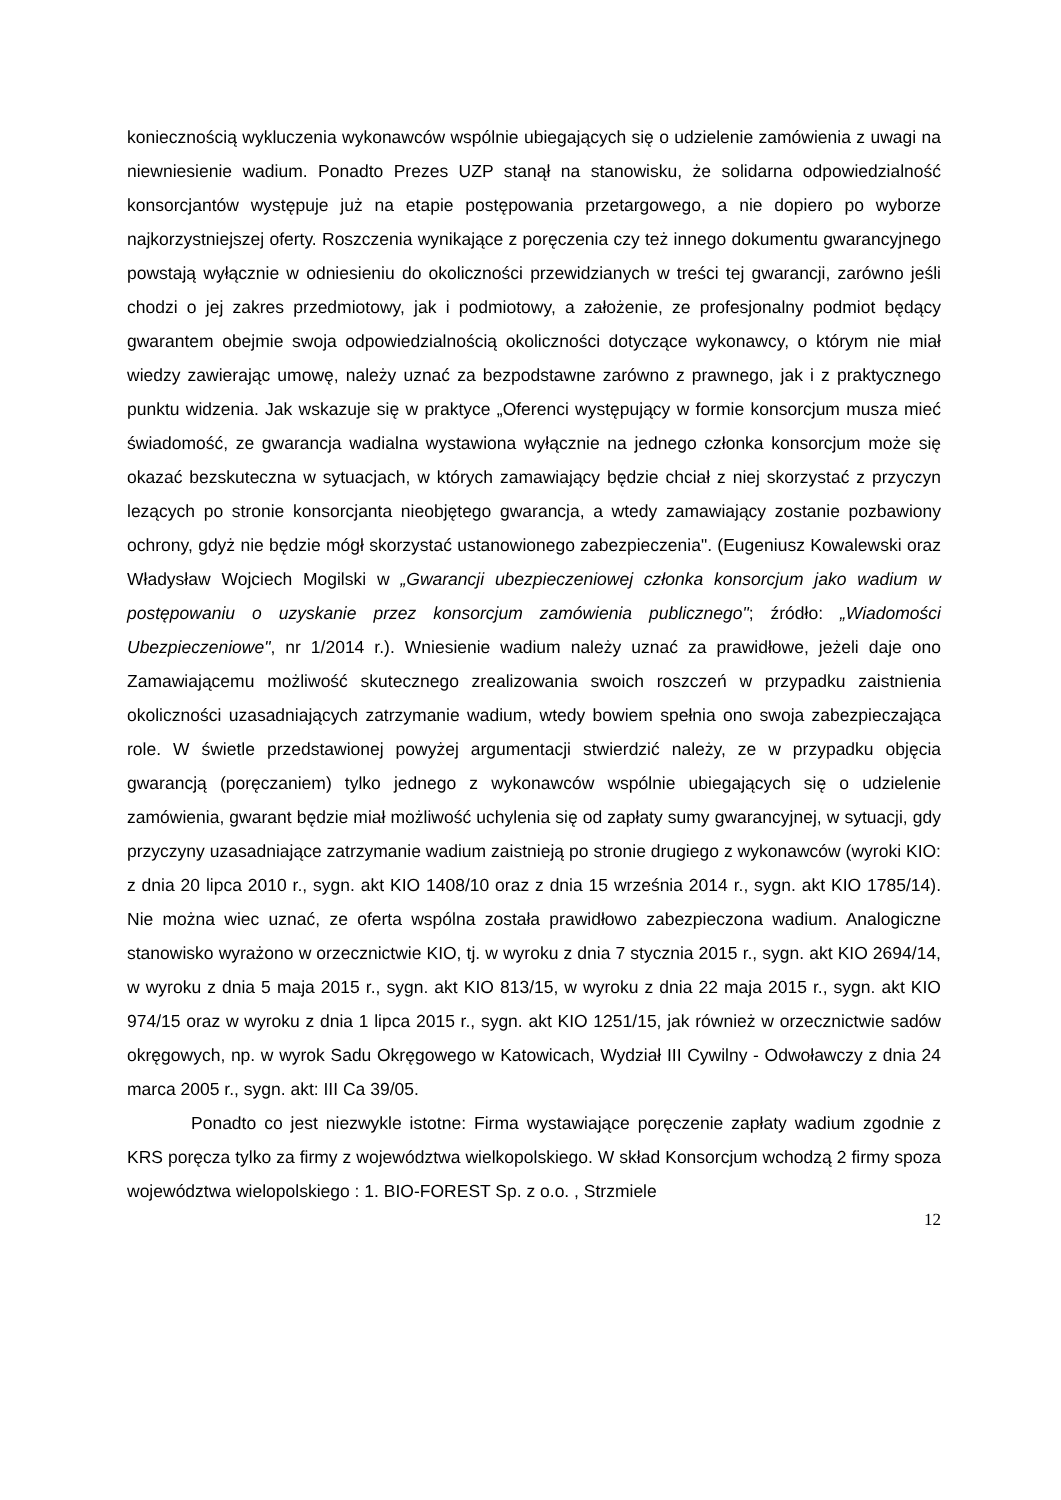koniecznością wykluczenia wykonawców wspólnie ubiegających się o udzielenie zamówienia z uwagi na niewniesienie wadium. Ponadto Prezes UZP stanął na stanowisku, że solidarna odpowiedzialność konsorcjantów występuje już na etapie postępowania przetargowego, a nie dopiero po wyborze najkorzystniejszej oferty. Roszczenia wynikające z poręczenia czy też innego dokumentu gwarancyjnego powstają wyłącznie w odniesieniu do okoliczności przewidzianych w treści tej gwarancji, zarówno jeśli chodzi o jej zakres przedmiotowy, jak i podmiotowy, a założenie, ze profesjonalny podmiot będący gwarantem obejmie swoja odpowiedzialnością okoliczności dotyczące wykonawcy, o którym nie miał wiedzy zawierając umowę, należy uznać za bezpodstawne zarówno z prawnego, jak i z praktycznego punktu widzenia. Jak wskazuje się w praktyce „Oferenci występujący w formie konsorcjum musza mieć świadomość, ze gwarancja wadialna wystawiona wyłącznie na jednego członka konsorcjum może się okazać bezskuteczna w sytuacjach, w których zamawiający będzie chciał z niej skorzystać z przyczyn lezących po stronie konsorcjanta nieobjętego gwarancja, a wtedy zamawiający zostanie pozbawiony ochrony, gdyż nie będzie mógł skorzystać ustanowionego zabezpieczenia". (Eugeniusz Kowalewski oraz Władysław Wojciech Mogilski w „Gwarancji ubezpieczeniowej członka konsorcjum jako wadium w postępowaniu o uzyskanie przez konsorcjum zamówienia publicznego"; źródło: „Wiadomości Ubezpieczeniowe", nr 1/2014 r.). Wniesienie wadium należy uznać za prawidłowe, jeżeli daje ono Zamawiającemu możliwość skutecznego zrealizowania swoich roszczeń w przypadku zaistnienia okoliczności uzasadniających zatrzymanie wadium, wtedy bowiem spełnia ono swoja zabezpieczająca role. W świetle przedstawionej powyżej argumentacji stwierdzić należy, ze w przypadku objęcia gwarancją (poręczaniem) tylko jednego z wykonawców wspólnie ubiegających się o udzielenie zamówienia, gwarant będzie miał możliwość uchylenia się od zapłaty sumy gwarancyjnej, w sytuacji, gdy przyczyny uzasadniające zatrzymanie wadium zaistnieją po stronie drugiego z wykonawców (wyroki KIO: z dnia 20 lipca 2010 r., sygn. akt KIO 1408/10 oraz z dnia 15 września 2014 r., sygn. akt KIO 1785/14). Nie można wiec uznać, ze oferta wspólna została prawidłowo zabezpieczona wadium. Analogiczne stanowisko wyrażono w orzecznictwie KIO, tj. w wyroku z dnia 7 stycznia 2015 r., sygn. akt KIO 2694/14, w wyroku z dnia 5 maja 2015 r., sygn. akt KIO 813/15, w wyroku z dnia 22 maja 2015 r., sygn. akt KIO 974/15 oraz w wyroku z dnia 1 lipca 2015 r., sygn. akt KIO 1251/15, jak również w orzecznictwie sadów okręgowych, np. w wyrok Sadu Okręgowego w Katowicach, Wydział III Cywilny - Odwoławczy z dnia 24 marca 2005 r., sygn. akt: III Ca 39/05.
Ponadto co jest niezwykle istotne: Firma wystawiające poręczenie zapłaty wadium zgodnie z KRS poręcza tylko za firmy z województwa wielkopolskiego. W skład Konsorcjum wchodzą 2 firmy spoza województwa wielopolskiego : 1. BIO-FOREST Sp. z o.o. , Strzmiele
12